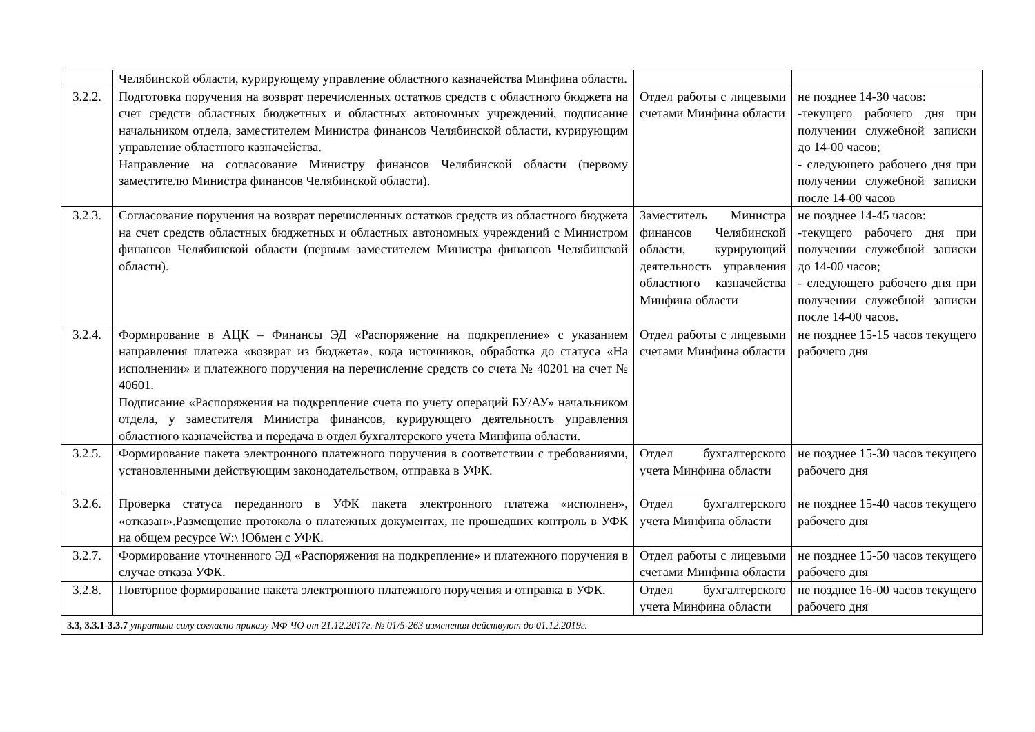| | Челябинской области, курирующему управление областного казначейства Минфина области. | | |
| 3.2.2. | Подготовка поручения на возврат перечисленных остатков средств с областного бюджета на счет средств областных бюджетных и областных автономных учреждений, подписание начальником отдела, заместителем Министра финансов Челябинской области, курирующим управление областного казначейства. Направление на согласование Министру финансов Челябинской области (первому заместителю Министра финансов Челябинской области). | Отдел работы с лицевыми счетами Минфина области | не позднее 14-30 часов: -текущего рабочего дня при получении служебной записки до 14-00 часов; - следующего рабочего дня при получении служебной записки после 14-00 часов |
| 3.2.3. | Согласование поручения на возврат перечисленных остатков средств из областного бюджета на счет средств областных бюджетных и областных автономных учреждений с Министром финансов Челябинской области (первым заместителем Министра финансов Челябинской области). | Заместитель Министра финансов Челябинской области, курирующий деятельность управления областного казначейства Минфина области | не позднее 14-45 часов: -текущего рабочего дня при получении служебной записки до 14-00 часов; - следующего рабочего дня при получении служебной записки после 14-00 часов. |
| 3.2.4. | Формирование в АЦК – Финансы ЭД «Распоряжение на подкрепление» с указанием направления платежа «возврат из бюджета», кода источников, обработка до статуса «На исполнении» и платежного поручения на перечисление средств со счета № 40201 на счет № 40601. Подписание «Распоряжения на подкрепление счета по учету операций БУ/АУ» начальником отдела, у заместителя Министра финансов, курирующего деятельность управления областного казначейства и передача в отдел бухгалтерского учета Минфина области. | Отдел работы с лицевыми счетами Минфина области | не позднее 15-15 часов текущего рабочего дня |
| 3.2.5. | Формирование пакета электронного платежного поручения в соответствии с требованиями, установленными действующим законодательством, отправка в УФК. | Отдел бухгалтерского учета Минфина области | не позднее 15-30 часов текущего рабочего дня |
| 3.2.6. | Проверка статуса переданного в УФК пакета электронного платежа «исполнен», «отказан».Размещение протокола о платежных документах, не прошедших контроль в УФК на общем ресурсе W:\ !Обмен с УФК. | Отдел бухгалтерского учета Минфина области | не позднее 15-40 часов текущего рабочего дня |
| 3.2.7. | Формирование уточненного ЭД «Распоряжения на подкрепление» и платежного поручения в случае отказа УФК. | Отдел работы с лицевыми счетами Минфина области | не позднее 15-50 часов текущего рабочего дня |
| 3.2.8. | Повторное формирование пакета электронного платежного поручения и отправка в УФК. | Отдел бухгалтерского учета Минфина области | не позднее 16-00 часов текущего рабочего дня |
| 3.3, 3.3.1-3.3.7 утратили силу согласно приказу МФ ЧО от 21.12.2017г. № 01/5-263 изменения действуют до 01.12.2019г. | | | |